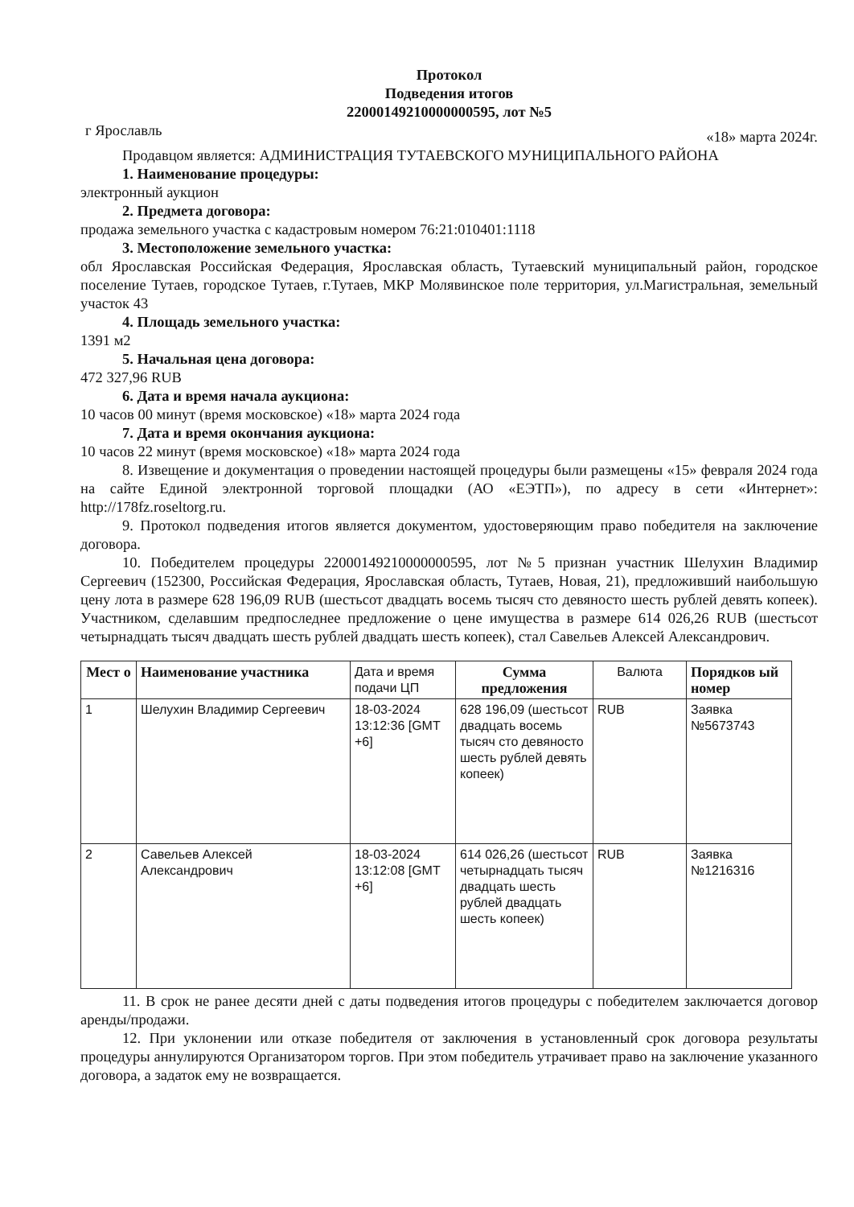Протокол
Подведения итогов
22000149210000000595, лот №5
г Ярославль «18» марта 2024г.
Продавцом является: АДМИНИСТРАЦИЯ ТУТАЕВСКОГО МУНИЦИПАЛЬНОГО РАЙОНА
1. Наименование процедуры:
электронный аукцион
2. Предмета договора:
продажа земельного участка с кадастровым номером 76:21:010401:1118
3. Местоположение земельного участка:
обл Ярославская Российская Федерация, Ярославская область, Тутаевский муниципальный район, городское поселение Тутаев, городское Тутаев, г.Тутаев, МКР Молявинское поле территория, ул.Магистральная, земельный участок 43
4. Площадь земельного участка:
1391 м2
5. Начальная цена договора:
472 327,96 RUB
6. Дата и время начала аукциона:
10 часов 00 минут (время московское) «18» марта 2024 года
7. Дата и время окончания аукциона:
10 часов 22 минут (время московское) «18» марта 2024 года
8. Извещение и документация о проведении настоящей процедуры были размещены «15» февраля 2024 года на сайте Единой электронной торговой площадки (АО «ЕЭТП»), по адресу в сети «Интернет»: http://178fz.roseltorg.ru.
9. Протокол подведения итогов является документом, удостоверяющим право победителя на заключение договора.
10. Победителем процедуры 22000149210000000595, лот №5 признан участник Шелухин Владимир Сергеевич (152300, Российская Федерация, Ярославская область, Тутаев, Новая, 21), предложивший наибольшую цену лота в размере 628 196,09 RUB (шестьсот двадцать восемь тысяч сто девяносто шесть рублей девять копеек). Участником, сделавшим предпоследнее предложение о цене имущества в размере 614 026,26 RUB (шестьсот четырнадцать тысяч двадцать шесть рублей двадцать шесть копеек), стал Савельев Алексей Александрович.
| Мест о | Наименование участника | Дата и время подачи ЦП | Сумма предложения | Валюта | Порядков ый номер |
| --- | --- | --- | --- | --- | --- |
| 1 | Шелухин Владимир Сергеевич | 18-03-2024 13:12:36 [GMT +6] | 628 196,09 (шестьсот двадцать восемь тысяч сто девяносто шесть рублей девять копеек) | RUB | Заявка №5673743 |
| 2 | Савельев Алексей Александрович | 18-03-2024 13:12:08 [GMT +6] | 614 026,26 (шестьсот четырнадцать тысяч двадцать шесть рублей двадцать шесть копеек) | RUB | Заявка №1216316 |
11. В срок не ранее десяти дней с даты подведения итогов процедуры с победителем заключается договор аренды/продажи.
12. При уклонении или отказе победителя от заключения в установленный срок договора результаты процедуры аннулируются Организатором торгов. При этом победитель утрачивает право на заключение указанного договора, а задаток ему не возвращается.